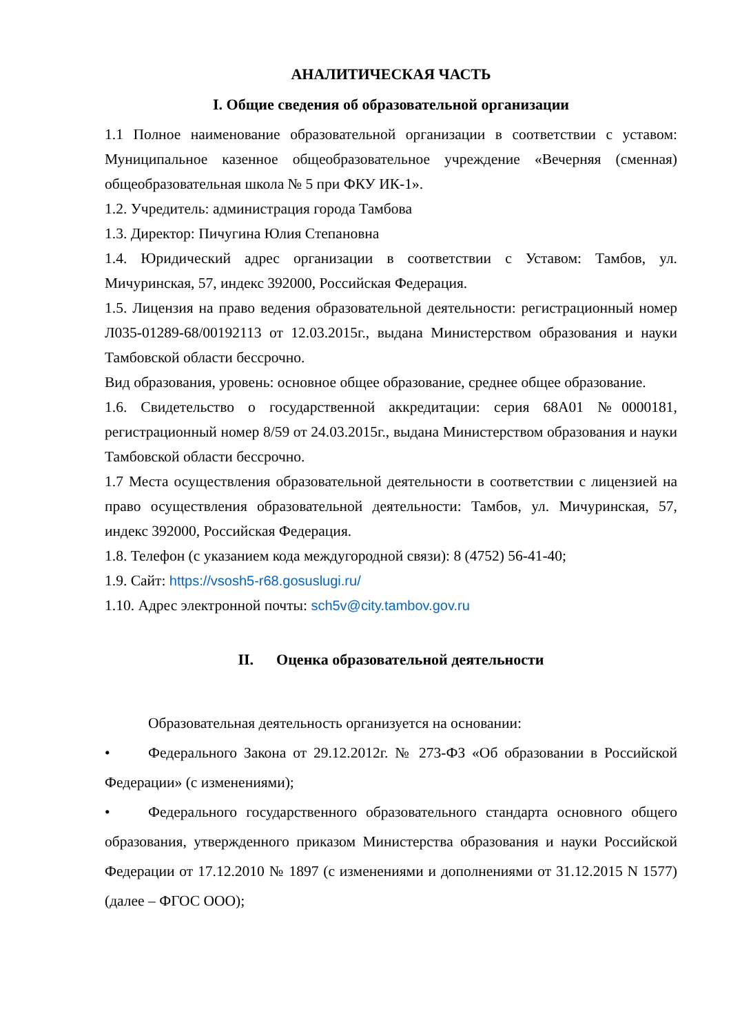АНАЛИТИЧЕСКАЯ ЧАСТЬ
I. Общие сведения об образовательной организации
1.1 Полное наименование образовательной организации в соответствии с уставом: Муниципальное казенное общеобразовательное учреждение «Вечерняя (сменная) общеобразовательная школа № 5 при ФКУ ИК-1».
1.2. Учредитель: администрация города Тамбова
1.3. Директор: Пичугина Юлия Степановна
1.4. Юридический адрес организации в соответствии с Уставом: Тамбов, ул. Мичуринская, 57, индекс 392000, Российская Федерация.
1.5. Лицензия на право ведения образовательной деятельности: регистрационный номер Л035-01289-68/00192113 от 12.03.2015г., выдана Министерством образования и науки Тамбовской области бессрочно.
Вид образования, уровень: основное общее образование, среднее общее образование.
1.6. Свидетельство о государственной аккредитации: серия 68А01 №0000181, регистрационный номер 8/59 от 24.03.2015г., выдана Министерством образования и науки Тамбовской области бессрочно.
1.7 Места осуществления образовательной деятельности в соответствии с лицензией на право осуществления образовательной деятельности: Тамбов, ул. Мичуринская, 57, индекс 392000, Российская Федерация.
1.8. Телефон (с указанием кода междугородной связи): 8 (4752) 56-41-40;
1.9. Сайт: https://vsosh5-r68.gosuslugi.ru/
1.10. Адрес электронной почты: sch5v@city.tambov.gov.ru
II. Оценка образовательной деятельности
Образовательная деятельность организуется на основании:
• Федерального Закона от 29.12.2012г. № 273-ФЗ «Об образовании в Российской Федерации» (с изменениями);
• Федерального государственного образовательного стандарта основного общего образования, утвержденного приказом Министерства образования и науки Российской Федерации от 17.12.2010 № 1897 (с изменениями и дополнениями от 31.12.2015 N 1577) (далее – ФГОС ООО);